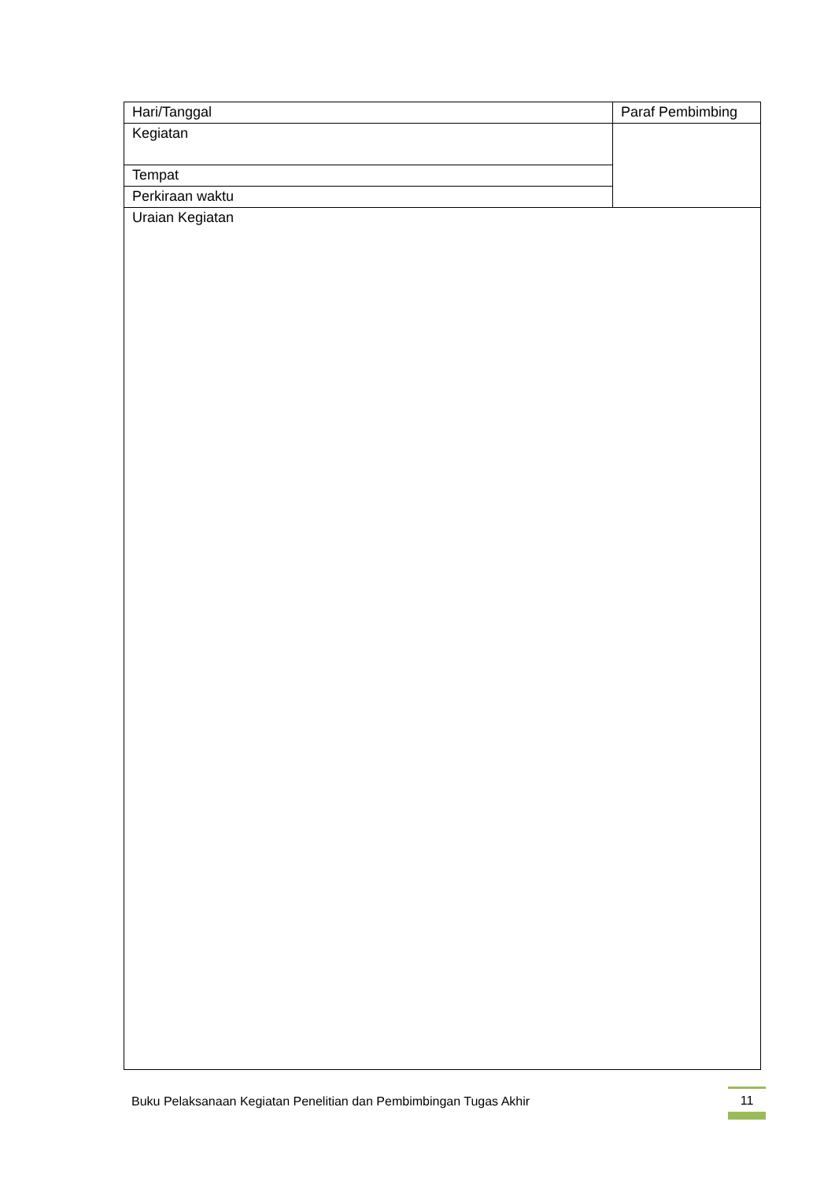| Hari/Tanggal | Paraf Pembimbing |
| Kegiatan | |
| Tempat | |
| Perkiraan waktu | |
| Uraian Kegiatan | |
Buku Pelaksanaan Kegiatan Penelitian dan Pembimbingan Tugas Akhir
11